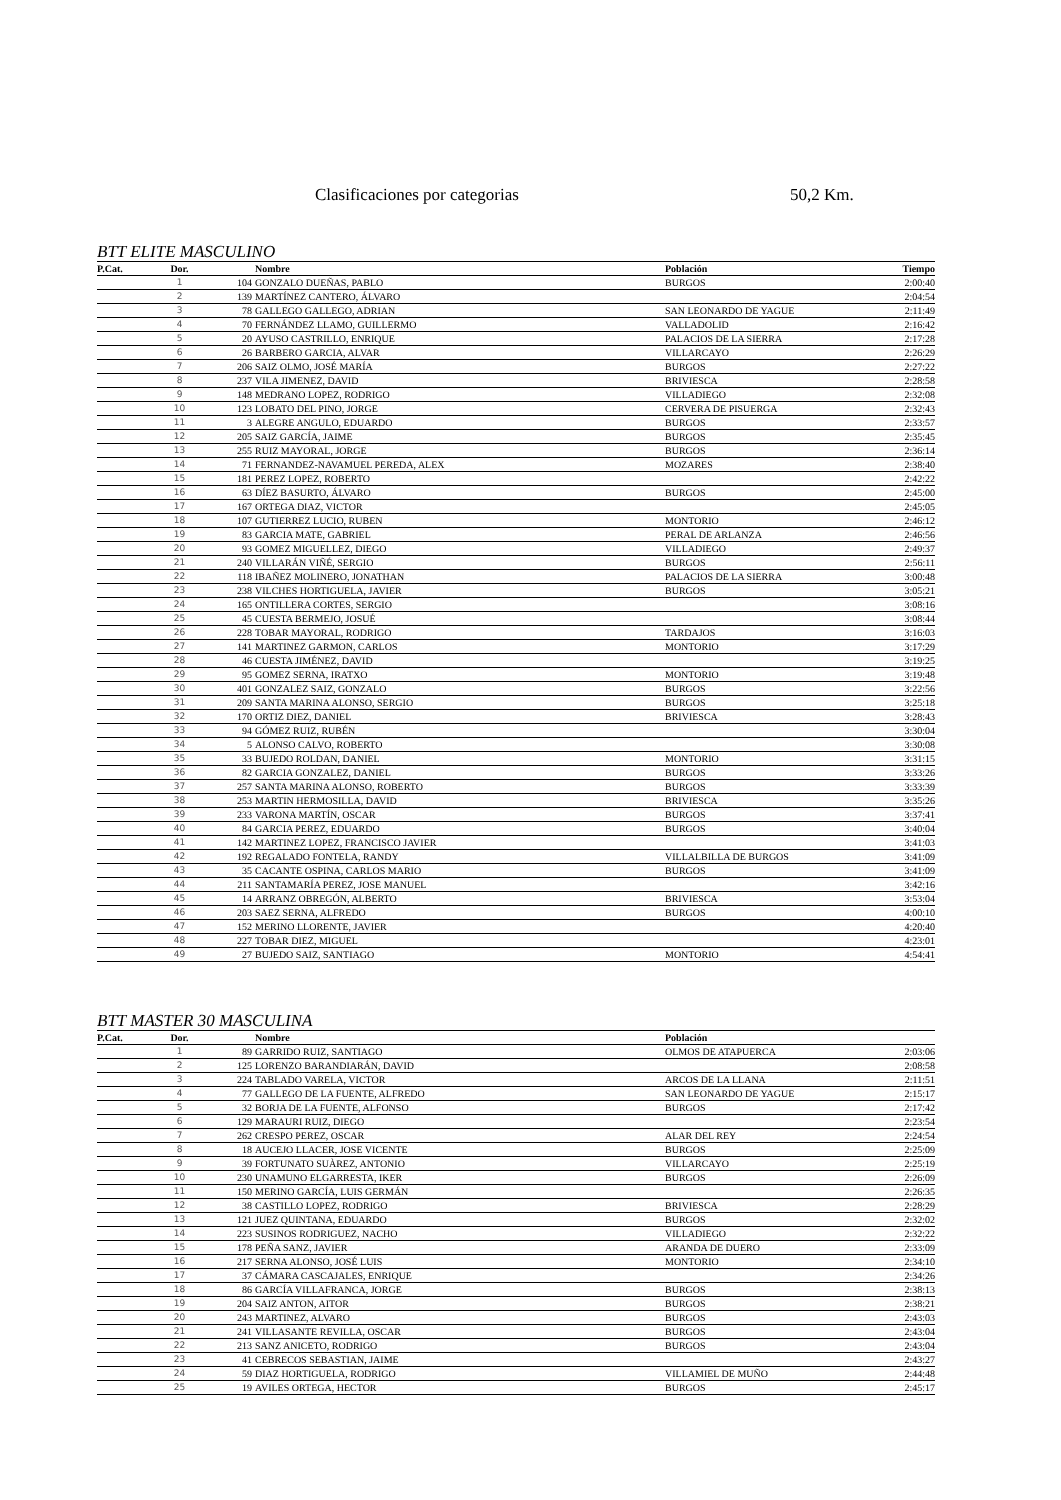Clasificaciones por categorias 50,2 Km.
BTT ELITE MASCULINO
| P.Cat. | Dor. | | Nombre | Población | Tiempo |
| --- | --- | --- | --- | --- | --- |
| | 1 | 104 | GONZALO DUEÑAS, PABLO | BURGOS | 2:00:40 |
| | 2 | 139 | MARTÍNEZ CANTERO, ÁLVARO | | 2:04:54 |
| | 3 | 78 | GALLEGO GALLEGO, ADRIAN | SAN LEONARDO DE YAGUE | 2:11:49 |
| | 4 | 70 | FERNÁNDEZ LLAMO, GUILLERMO | VALLADOLID | 2:16:42 |
| | 5 | 20 | AYUSO CASTRILLO, ENRIQUE | PALACIOS DE LA SIERRA | 2:17:28 |
| | 6 | 26 | BARBERO GARCIA, ALVAR | VILLARCAYO | 2:26:29 |
| | 7 | 206 | SAIZ OLMO, JOSÉ MARÍA | BURGOS | 2:27:22 |
| | 8 | 237 | VILA JIMENEZ, DAVID | BRIVIESCA | 2:28:58 |
| | 9 | 148 | MEDRANO LOPEZ, RODRIGO | VILLADIEGO | 2:32:08 |
| | 10 | 123 | LOBATO DEL PINO, JORGE | CERVERA DE PISUERGA | 2:32:43 |
| | 11 | 3 | ALEGRE ANGULO, EDUARDO | BURGOS | 2:33:57 |
| | 12 | 205 | SAIZ GARCÍA, JAIME | BURGOS | 2:35:45 |
| | 13 | 255 | RUIZ MAYORAL, JORGE | BURGOS | 2:36:14 |
| | 14 | 71 | FERNANDEZ-NAVAMUEL PEREDA, ALEX | MOZARES | 2:38:40 |
| | 15 | 181 | PEREZ LOPEZ, ROBERTO | | 2:42:22 |
| | 16 | 63 | DÍEZ BASURTO, ÁLVARO | BURGOS | 2:45:00 |
| | 17 | 167 | ORTEGA DIAZ, VICTOR | | 2:45:05 |
| | 18 | 107 | GUTIERREZ LUCIO, RUBEN | MONTORIO | 2:46:12 |
| | 19 | 83 | GARCIA MATE, GABRIEL | PERAL DE ARLANZA | 2:46:56 |
| | 20 | 93 | GOMEZ MIGUELLEZ, DIEGO | VILLADIEGO | 2:49:37 |
| | 21 | 240 | VILLARÁN VIÑÉ, SERGIO | BURGOS | 2:56:11 |
| | 22 | 118 | IBAÑEZ MOLINERO, JONATHAN | PALACIOS DE LA SIERRA | 3:00:48 |
| | 23 | 238 | VILCHES HORTIGUELA, JAVIER | BURGOS | 3:05:21 |
| | 24 | 165 | ONTILLERA CORTES, SERGIO | | 3:08:16 |
| | 25 | 45 | CUESTA BERMEJO, JOSUÉ | | 3:08:44 |
| | 26 | 228 | TOBAR MAYORAL, RODRIGO | TARDAJOS | 3:16:03 |
| | 27 | 141 | MARTINEZ GARMON, CARLOS | MONTORIO | 3:17:29 |
| | 28 | 46 | CUESTA JIMÉNEZ, DAVID | | 3:19:25 |
| | 29 | 95 | GOMEZ SERNA, IRATXO | MONTORIO | 3:19:48 |
| | 30 | 401 | GONZALEZ SAIZ, GONZALO | BURGOS | 3:22:56 |
| | 31 | 209 | SANTA MARINA ALONSO, SERGIO | BURGOS | 3:25:18 |
| | 32 | 170 | ORTIZ DIEZ, DANIEL | BRIVIESCA | 3:28:43 |
| | 33 | 94 | GÓMEZ RUIZ, RUBÉN | | 3:30:04 |
| | 34 | 5 | ALONSO CALVO, ROBERTO | | 3:30:08 |
| | 35 | 33 | BUJEDO ROLDAN, DANIEL | MONTORIO | 3:31:15 |
| | 36 | 82 | GARCIA GONZALEZ, DANIEL | BURGOS | 3:33:26 |
| | 37 | 257 | SANTA MARINA ALONSO, ROBERTO | BURGOS | 3:33:39 |
| | 38 | 253 | MARTIN HERMOSILLA, DAVID | BRIVIESCA | 3:35:26 |
| | 39 | 233 | VARONA MARTÍN, OSCAR | BURGOS | 3:37:41 |
| | 40 | 84 | GARCIA PEREZ, EDUARDO | BURGOS | 3:40:04 |
| | 41 | 142 | MARTINEZ LOPEZ, FRANCISCO JAVIER | | 3:41:03 |
| | 42 | 192 | REGALADO FONTELA, RANDY | VILLALBILLA DE BURGOS | 3:41:09 |
| | 43 | 35 | CACANTE OSPINA, CARLOS MARIO | BURGOS | 3:41:09 |
| | 44 | 211 | SANTAMARÍA PEREZ, JOSE MANUEL | | 3:42:16 |
| | 45 | 14 | ARRANZ OBREGÓN, ALBERTO | BRIVIESCA | 3:53:04 |
| | 46 | 203 | SAEZ SERNA, ALFREDO | BURGOS | 4:00:10 |
| | 47 | 152 | MERINO LLORENTE, JAVIER | | 4:20:40 |
| | 48 | 227 | TOBAR DIEZ, MIGUEL | | 4:23:01 |
| | 49 | 27 | BUJEDO SAIZ, SANTIAGO | MONTORIO | 4:54:41 |
BTT MASTER 30 MASCULINA
| P.Cat. | Dor. | | Nombre | Población | |
| --- | --- | --- | --- | --- | --- |
| | 1 | 89 | GARRIDO RUIZ, SANTIAGO | OLMOS DE ATAPUERCA | 2:03:06 |
| | 2 | 125 | LORENZO BARANDIARÁN, DAVID | | 2:08:58 |
| | 3 | 224 | TABLADO VARELA, VICTOR | ARCOS DE LA LLANA | 2:11:51 |
| | 4 | 77 | GALLEGO DE LA FUENTE, ALFREDO | SAN LEONARDO DE YAGUE | 2:15:17 |
| | 5 | 32 | BORJA DE LA FUENTE, ALFONSO | BURGOS | 2:17:42 |
| | 6 | 129 | MARAURI RUIZ, DIEGO | | 2:23:54 |
| | 7 | 262 | CRESPO PEREZ, OSCAR | ALAR DEL REY | 2:24:54 |
| | 8 | 18 | AUCEJO LLACER, JOSE VICENTE | BURGOS | 2:25:09 |
| | 9 | 39 | FORTUNATO SUÀREZ, ANTONIO | VILLARCAYO | 2:25:19 |
| | 10 | 230 | UNAMUNO ELGARRESTA, IKER | BURGOS | 2:26:09 |
| | 11 | 150 | MERINO GARCÍA, LUIS GERMÁN | | 2:26:35 |
| | 12 | 38 | CASTILLO LOPEZ, RODRIGO | BRIVIESCA | 2:28:29 |
| | 13 | 121 | JUEZ QUINTANA, EDUARDO | BURGOS | 2:32:02 |
| | 14 | 223 | SUSINOS RODRIGUEZ, NACHO | VILLADIEGO | 2:32:22 |
| | 15 | 178 | PEÑA SANZ, JAVIER | ARANDA DE DUERO | 2:33:09 |
| | 16 | 217 | SERNA ALONSO, JOSÉ LUIS | MONTORIO | 2:34:10 |
| | 17 | 37 | CÁMARA CASCAJALES, ENRIQUE | | 2:34:26 |
| | 18 | 86 | GARCÍA VILLAFRANCA, JORGE | BURGOS | 2:38:13 |
| | 19 | 204 | SAIZ ANTON, AITOR | BURGOS | 2:38:21 |
| | 20 | 243 | MARTINEZ, ALVARO | BURGOS | 2:43:03 |
| | 21 | 241 | VILLASANTE REVILLA, OSCAR | BURGOS | 2:43:04 |
| | 22 | 213 | SANZ ANICETO, RODRIGO | BURGOS | 2:43:04 |
| | 23 | 41 | CEBRECOS SEBASTIAN, JAIME | | 2:43:27 |
| | 24 | 59 | DIAZ HORTIGUELA, RODRIGO | VILLAMIEL DE MUÑO | 2:44:48 |
| | 25 | 19 | AVILES ORTEGA, HECTOR | BURGOS | 2:45:17 |